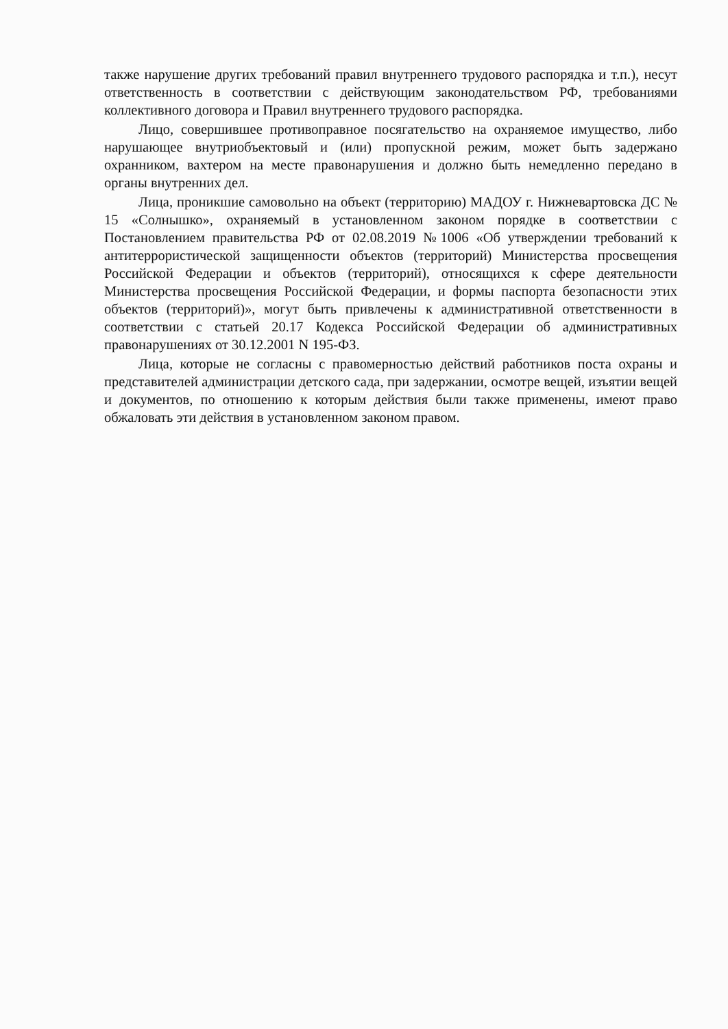также нарушение других требований правил внутреннего трудового распорядка и т.п.), несут ответственность в соответствии с действующим законодательством РФ, требованиями коллективного договора и Правил внутреннего трудового распорядка.
Лицо, совершившее противоправное посягательство на охраняемое имущество, либо нарушающее внутриобъектовый и (или) пропускной режим, может быть задержано охранником, вахтером на месте правонарушения и должно быть немедленно передано в органы внутренних дел.
Лица, проникшие самовольно на объект (территорию) МАДОУ г. Нижневартовска ДС № 15 «Солнышко», охраняемый в установленном законом порядке в соответствии с Постановлением правительства РФ от 02.08.2019 №1006 «Об утверждении требований к антитеррористической защищенности объектов (территорий) Министерства просвещения Российской Федерации и объектов (территорий), относящихся к сфере деятельности Министерства просвещения Российской Федерации, и формы паспорта безопасности этих объектов (территорий)», могут быть привлечены к административной ответственности в соответствии с статьей 20.17 Кодекса Российской Федерации об административных правонарушениях от 30.12.2001 N 195-ФЗ.
Лица, которые не согласны с правомерностью действий работников поста охраны и представителей администрации детского сада, при задержании, осмотре вещей, изъятии вещей и документов, по отношению к которым действия были также применены, имеют право обжаловать эти действия в установленном законом правом.